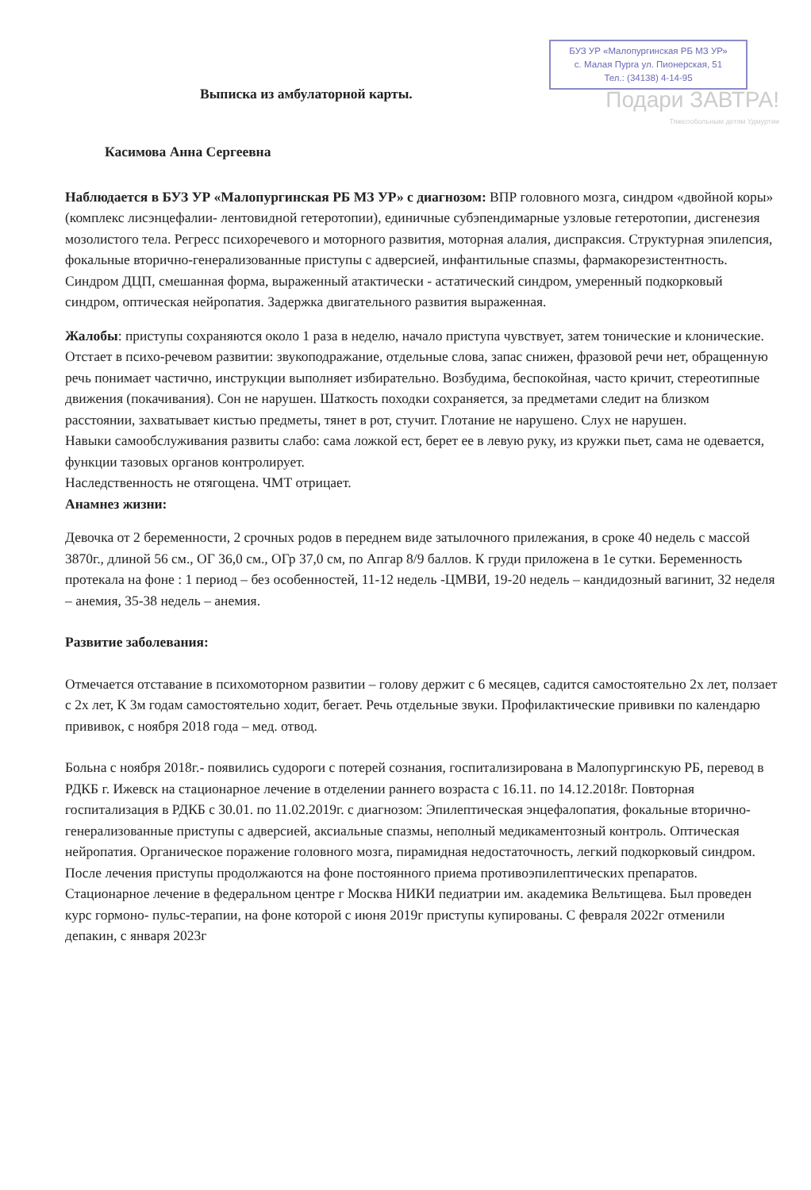Выписка из амбулаторной карты.
БУЗ УР «Малопургинская РБ МЗ УР»
с. Малая Пурга ул. Пионерская, 51
Тел.: (34138) 4-14-95
Подари ЗАВТРА!
Тяжелобольным детям Удмуртии
Касимова Анна Сергеевна
Наблюдается в БУЗ УР «Малопургинская РБ МЗ УР» с диагнозом: ВПР головного мозга, синдром «двойной коры» (комплекс лисэнцефалии- лентовидной гетеротопии), единичные субэпендимарные узловые гетеротопии, дисгенезия мозолистого тела. Регресс психоречевого и моторного развития, моторная алалия, диспраксия. Структурная эпилепсия, фокальные вторично-генерализованные приступы с адверсией, инфантильные спазмы, фармакорезистентность. Синдром ДЦП, смешанная форма, выраженный атактически - астатический синдром, умеренный подкорковый синдром, оптическая нейропатия. Задержка двигательного развития выраженная.
Жалобы: приступы сохраняются около 1 раза в неделю, начало приступа чувствует, затем тонические и клонические. Отстает в психо-речевом развитии: звукоподражание, отдельные слова, запас снижен, фразовой речи нет, обращенную речь понимает частично, инструкции выполняет избирательно. Возбудима, беспокойная, часто кричит, стереотипные движения (покачивания). Сон не нарушен. Шаткость походки сохраняется, за предметами следит на близком расстоянии, захватывает кистью предметы, тянет в рот, стучит. Глотание не нарушено. Слух не нарушен.
Навыки самообслуживания развиты слабо: сама ложкой ест, берет ее в левую руку, из кружки пьет, сама не одевается, функции тазовых органов контролирует.
Наследственность не отягощена. ЧМТ отрицает.
Анамнез жизни:
Девочка от 2 беременности, 2 срочных родов в переднем виде затылочного прилежания, в сроке 40 недель с массой 3870г., длиной 56 см., ОГ 36,0 см., ОГр 37,0 см, по Апгар 8/9 баллов. К груди приложена в 1е сутки. Беременность протекала на фоне : 1 период – без особенностей, 11-12 недель -ЦМВИ, 19-20 недель – кандидозный вагинит, 32 неделя – анемия, 35-38 недель – анемия.
Развитие заболевания:
Отмечается отставание в психомоторном развитии – голову держит с 6 месяцев, садится самостоятельно 2х лет, ползает с 2х лет, К 3м годам самостоятельно ходит, бегает. Речь отдельные звуки. Профилактические прививки по календарю прививок, с ноября 2018 года – мед. отвод.
Больна с ноября 2018г.- появились судороги с потерей сознания, госпитализирована в Малопургинскую РБ, перевод в РДКБ г. Ижевск на стационарное лечение в отделении раннего возраста с 16.11. по 14.12.2018г. Повторная госпитализация в РДКБ с 30.01. по 11.02.2019г. с диагнозом: Эпилептическая энцефалопатия, фокальные вторично-генерализованные приступы с адверсией, аксиальные спазмы, неполный медикаментозный контроль. Оптическая нейропатия. Органическое поражение головного мозга, пирамидная недостаточность, легкий подкорковый синдром. После лечения приступы продолжаются на фоне постоянного приема противоэпилептических препаратов. Стационарное лечение в федеральном центре г Москва НИКИ педиатрии им. академика Вельтищева. Был проведен курс гормоно- пульс-терапии, на фоне которой с июня 2019г приступы купированы. С февраля 2022г отменили депакин, с января 2023г